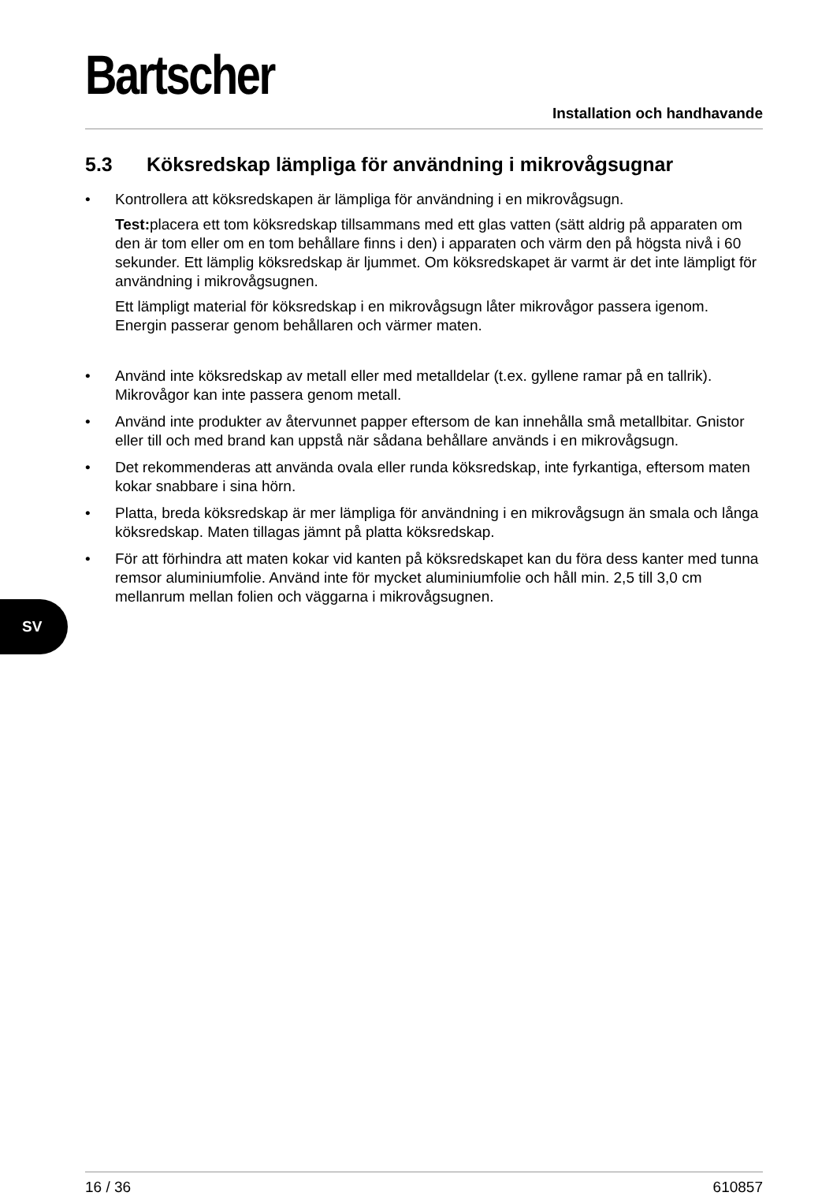Bartscher
Installation och handhavande
5.3 Köksredskap lämpliga för användning i mikrovågsugnar
Kontrollera att köksredskapen är lämpliga för användning i en mikrovågsugn.
Test: placera ett tom köksredskap tillsammans med ett glas vatten (sätt aldrig på apparaten om den är tom eller om en tom behållare finns i den) i apparaten och värm den på högsta nivå i 60 sekunder. Ett lämplig köksredskap är ljummet. Om köksredskapet är varmt är det inte lämpligt för användning i mikrovågsugnen.
Ett lämpligt material för köksredskap i en mikrovågsugn låter mikrovågor passera igenom. Energin passerar genom behållaren och värmer maten.
Använd inte köksredskap av metall eller med metalldelar (t.ex. gyllene ramar på en tallrik). Mikrovågor kan inte passera genom metall.
Använd inte produkter av återvunnet papper eftersom de kan innehålla små metallbitar. Gnistor eller till och med brand kan uppstå när sådana behållare används i en mikrovågsugn.
Det rekommenderas att använda ovala eller runda köksredskap, inte fyrkantiga, eftersom maten kokar snabbare i sina hörn.
Platta, breda köksredskap är mer lämpliga för användning i en mikrovågsugn än smala och långa köksredskap. Maten tillagas jämnt på platta köksredskap.
För att förhindra att maten kokar vid kanten på köksredskapet kan du föra dess kanter med tunna remsor aluminiumfolie. Använd inte för mycket aluminiumfolie och håll min. 2,5 till 3,0 cm mellanrum mellan folien och väggarna i mikrovågsugnen.
SV
16 / 36 610857